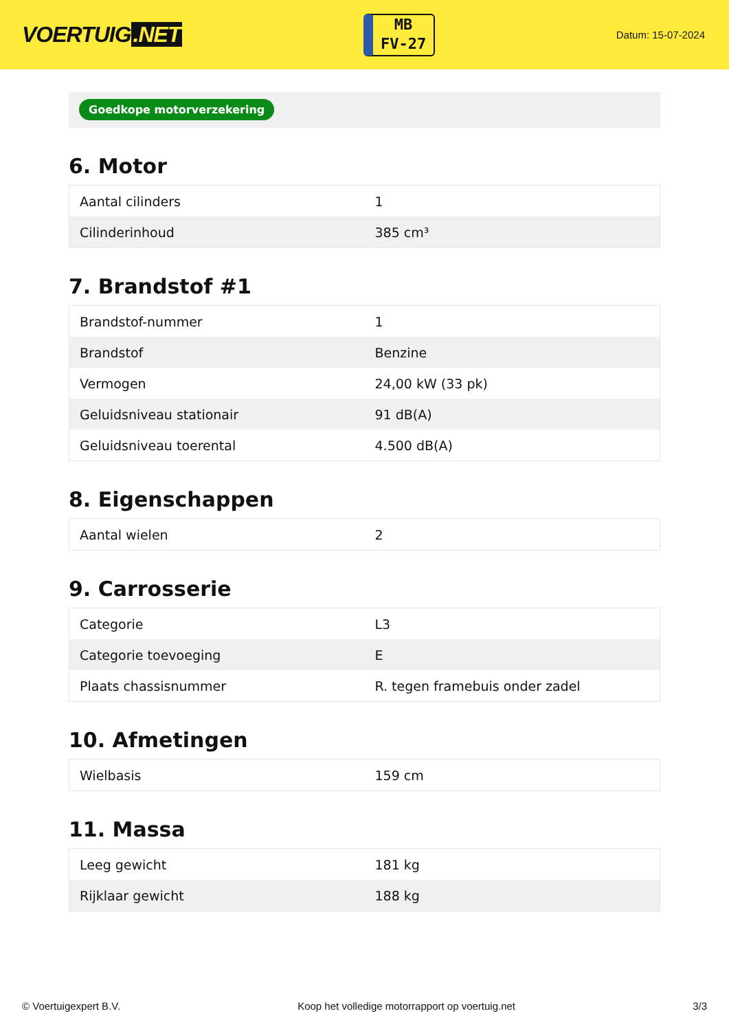VOERTUIG.NET
MB
FV-27
Datum: 15-07-2024
Goedkope motorverzekering
6. Motor
| Aantal cilinders | 1 |
| Cilinderinhoud | 385 cm³ |
7. Brandstof #1
| Brandstof-nummer | 1 |
| Brandstof | Benzine |
| Vermogen | 24,00 kW (33 pk) |
| Geluidsniveau stationair | 91 dB(A) |
| Geluidsniveau toerental | 4.500 dB(A) |
8. Eigenschappen
| Aantal wielen | 2 |
9. Carrosserie
| Categorie | L3 |
| Categorie toevoeging | E |
| Plaats chassisnummer | R. tegen framebuis onder zadel |
10. Afmetingen
| Wielbasis | 159 cm |
11. Massa
| Leeg gewicht | 181 kg |
| Rijklaar gewicht | 188 kg |
© Voertuigexpert B.V. Koop het volledige motorrapport op voertuig.net 3/3